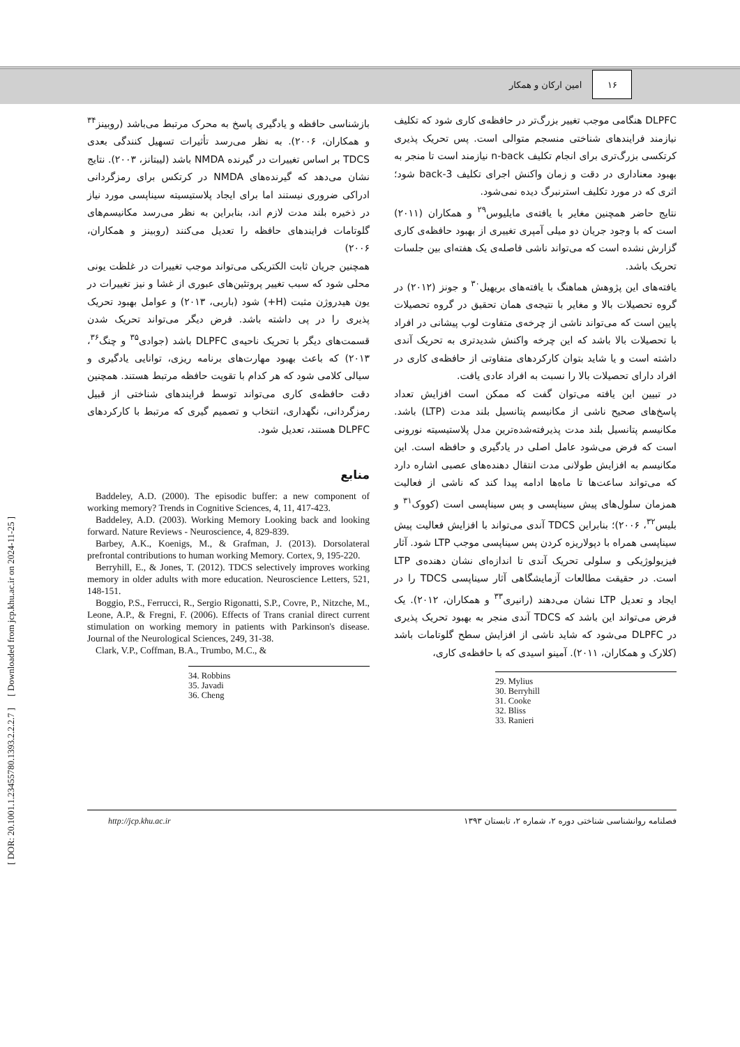۱۶
امین ارکان و همکار
DLPFC هنگامی موجب تغییر بزرگ‌تر در حافظه‌ی کاری شود که تکلیف نیازمند فرایندهای شناختی منسجم متوالی است. پس تحریک پذیری کرتکسی بزرگ‌تری برای انجام تکلیف n-back نیازمند است تا منجر به بهبود معناداری در دقت و زمان واکنش اجرای تکلیف 3-back شود؛ اثری که در مورد تکلیف استرنبرگ دیده نمی‌شود.
نتایج حاضر همچنین مغایر با یافته‌ی مایلیوس<sup>۲۹</sup> و همکاران (۲۰۱۱) است که با وجود جریان دو میلی آمپری تغییری از بهبود حافظه‌ی کاری گزارش نشده است که می‌تواند ناشی فاصله‌ی یک هفته‌ای بین جلسات تحریک باشد.
یافته‌های این پژوهش هماهنگ با یافته‌های بریهیل<sup>۳۰</sup> و جونز (۲۰۱۲) در گروه تحصیلات بالا و مغایر با نتیجه‌ی همان تحقیق در گروه تحصیلات پایین است که می‌تواند ناشی از چرخه‌ی متفاوت لوب پیشانی در افراد با تحصیلات بالا باشد که این چرخه واکنش شدیدتری به تحریک آندی داشته است و یا شاید بتوان کارکردهای متفاوتی از حافظه‌ی کاری در افراد دارای تحصیلات بالا را نسبت به افراد عادی یافت.
در تبیین این یافته می‌توان گفت که ممکن است افزایش تعداد پاسخ‌های صحیح ناشی از مکانیسم پتانسیل بلند مدت (LTP) باشد. مکانیسم پتانسیل بلند مدت پذیرفته‌شده‌ترین مدل پلاستیسیته نورونی است که فرض می‌شود عامل اصلی در یادگیری و حافظه است. این مکانیسم به افزایش طولانی مدت انتقال دهنده‌های عصبی اشاره دارد که می‌تواند ساعت‌ها تا ماه‌ها ادامه پیدا کند که ناشی از فعالیت همزمان سلول‌های پیش سیناپسی و پس سیناپسی است (کووک<sup>۳۱</sup> و بلیس<sup>۳۲</sup>، ۲۰۰۶)؛ بنابراین TDCS آندی می‌تواند با افزایش فعالیت پیش سیناپسی همراه با دپولاریزه کردن پس سیناپسی موجب LTP شود. آثار فیزیولوژیکی و سلولی تحریک آندی تا اندازه‌ای نشان دهنده‌ی LTP است. در حقیقت مطالعات آزمایشگاهی آثار سیناپسی TDCS را در ایجاد و تعدیل LTP نشان می‌دهند (رانیری<sup>۳۳</sup> و همکاران، ۲۰۱۲). یک فرض می‌تواند این باشد که TDCS آندی منجر به بهبود تحریک پذیری در DLPFC می‌شود که شاید ناشی از افزایش سطح گلوتامات باشد (کلارک و همکاران، ۲۰۱۱). آمینو اسیدی که با حافظه‌ی کاری،
29. Mylius
30. Berryhill
31. Cooke
32. Bliss
33. Ranieri
بازشناسی حافظه و یادگیری پاسخ به محرک مرتبط می‌باشد (روبینز<sup>۳۴</sup> و همکاران، ۲۰۰۶). به نظر می‌رسد تأثیرات تسهیل کنندگی بعدی TDCS بر اساس تغییرات در گیرنده NMDA باشد (لیبتانز، ۲۰۰۳). نتایج نشان می‌دهد که گیرنده‌های NMDA در کرتکس برای رمزگردانی ادراکی ضروری نیستند اما برای ایجاد پلاستیسیته سیناپسی مورد نیاز در ذخیره بلند مدت لازم اند، بنابراین به نظر می‌رسد مکانیسم‌های گلوتامات فرایندهای حافظه را تعدیل می‌کنند (روبینز و همکاران، ۲۰۰۶)
همچنین جریان ثابت الکتریکی می‌تواند موجب تغییرات در غلظت یونی محلی شود که سبب تغییر پروتئین‌های عبوری از غشا و نیز تغییرات در یون هیدروژن مثبت (H+) شود (باربی، ۲۰۱۳) و عوامل بهبود تحریک پذیری را در پی داشته باشد. فرض دیگر می‌تواند تحریک شدن قسمت‌های دیگر با تحریک ناحیه‌ی DLPFC باشد (جوادی<sup>۳۵</sup> و چنگ<sup>۳۶</sup>، ۲۰۱۳) که باعث بهبود مهارت‌های برنامه ریزی، توانایی یادگیری و سیالی کلامی شود که هر کدام با تقویت حافظه مرتبط هستند. همچنین دقت حافظه‌ی کاری می‌تواند توسط فرایندهای شناختی از قبیل رمزگردانی، نگهداری، انتخاب و تصمیم گیری که مرتبط با کارکردهای DLPFC هستند، تعدیل شود.
منابع
Baddeley, A.D. (2000). The episodic buffer: a new component of working memory? Trends in Cognitive Sciences, 4, 11, 417-423.
Baddeley, A.D. (2003). Working Memory Looking back and looking forward. Nature Reviews - Neuroscience, 4, 829-839.
Barbey, A.K., Koenigs, M., & Grafman, J. (2013). Dorsolateral prefrontal contributions to human working Memory. Cortex, 9, 195-220.
Berryhill, E., & Jones, T. (2012). TDCS selectively improves working memory in older adults with more education. Neuroscience Letters, 521, 148-151.
Boggio, P.S., Ferrucci, R., Sergio Rigonatti, S.P., Covre, P., Nitzche, M., Leone, A.P., & Fregni, F. (2006). Effects of Trans cranial direct current stimulation on working memory in patients with Parkinson's disease. Journal of the Neurological Sciences, 249, 31-38.
Clark, V.P., Coffman, B.A., Trumbo, M.C., &
34. Robbins
35. Javadi
36. Cheng
[ DOR: 20.1001.1.23455780.1393.2.2.2.7 ] [ Downloaded from jcp.khu.ac.ir on 2024-11-25 ]
http://jcp.khu.ac.ir فصلنامه روانشناسی شناختی دوره ۲، شماره ۲، تابستان ۱۳۹۳